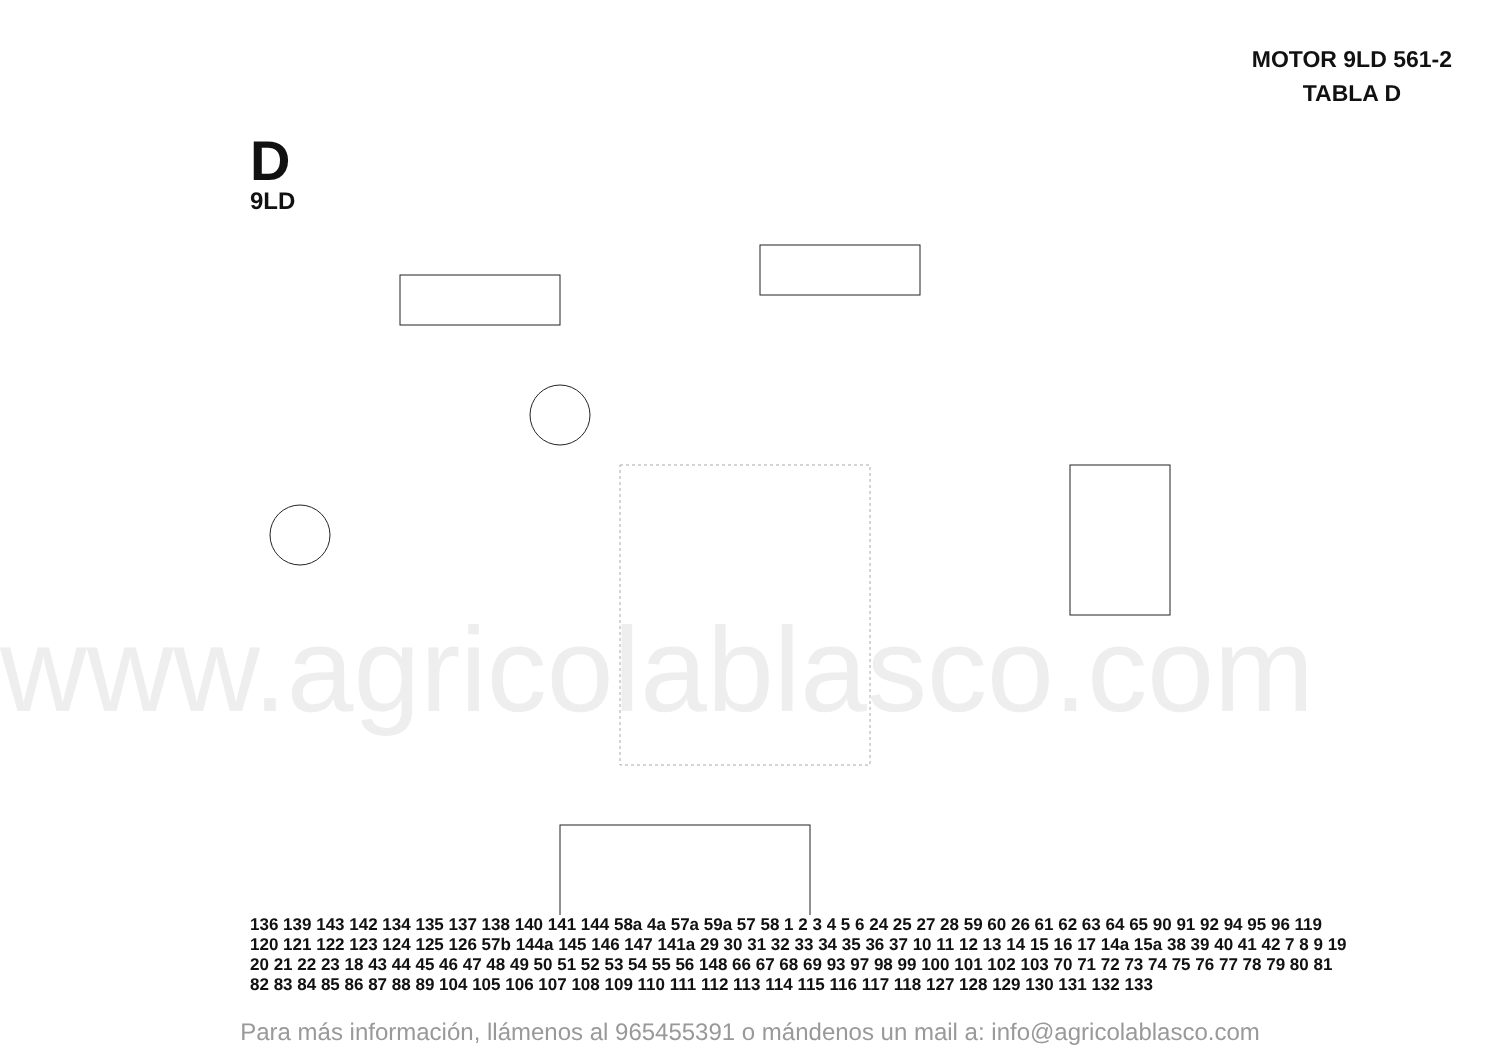MOTOR 9LD 561-2
TABLA D
D
9LD
136 139 143 142 134 135 137 138 140 141 144 58a 4a 57a 59a 57 58 1 2 3 4 5 6 24 25 27 28 59 60 26 61 62 63 64 65 90 91 92 94 95 96 119 120 121 122 123 124 125 126 57b 144a 145 146 147 141a 29 30 31 32 33 34 35 36 37 10 11 12 13 14 15 16 17 14a 15a 38 39 40 41 42 7 8 9 19 20 21 22 23 18 43 44 45 46 47 48 49 50 51 52 53 54 55 56 148 66 67 68 69 93 97 98 99 100 101 102 103 70 71 72 73 74 75 76 77 78 79 80 81 82 83 84 85 86 87 88 89 104 105 106 107 108 109 110 111 112 113 114 115 116 117 118 127 128 129 130 131 132 133
www.agricolablasco.com
Para más información, llámenos al 965455391 o mándenos un mail a: info@agricolablasco.com